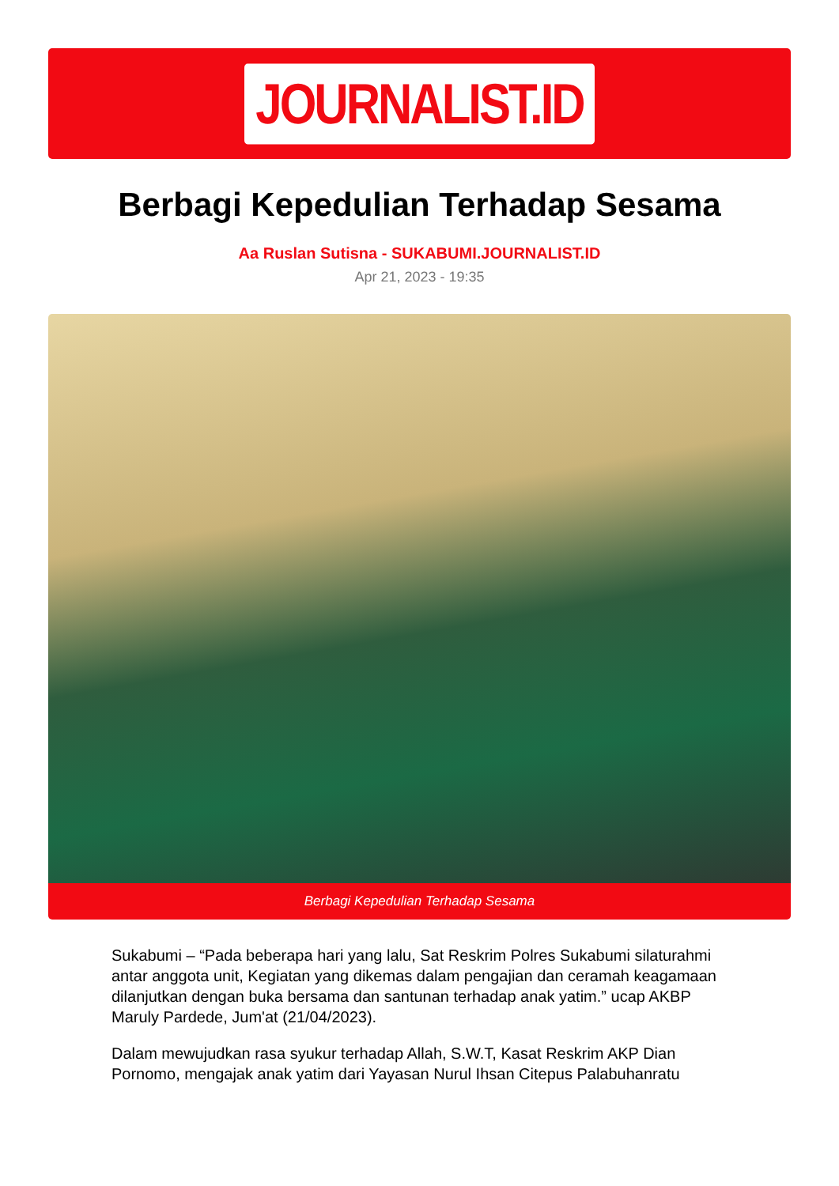JOURNALIST.ID
Berbagi Kepedulian Terhadap Sesama
Aa Ruslan Sutisna - SUKABUMI.JOURNALIST.ID
Apr 21, 2023 - 19:35
Berbagi Kepedulian Terhadap Sesama
Sukabumi – “Pada beberapa hari yang lalu, Sat Reskrim Polres Sukabumi silaturahmi antar anggota unit, Kegiatan yang dikemas dalam pengajian dan ceramah keagamaan dilanjutkan dengan buka bersama dan santunan terhadap anak yatim.” ucap AKBP Maruly Pardede, Jum'at (21/04/2023).
Dalam mewujudkan rasa syukur terhadap Allah, S.W.T, Kasat Reskrim AKP Dian Pornomo, mengajak anak yatim dari Yayasan Nurul Ihsan Citepus Palabuhanratu